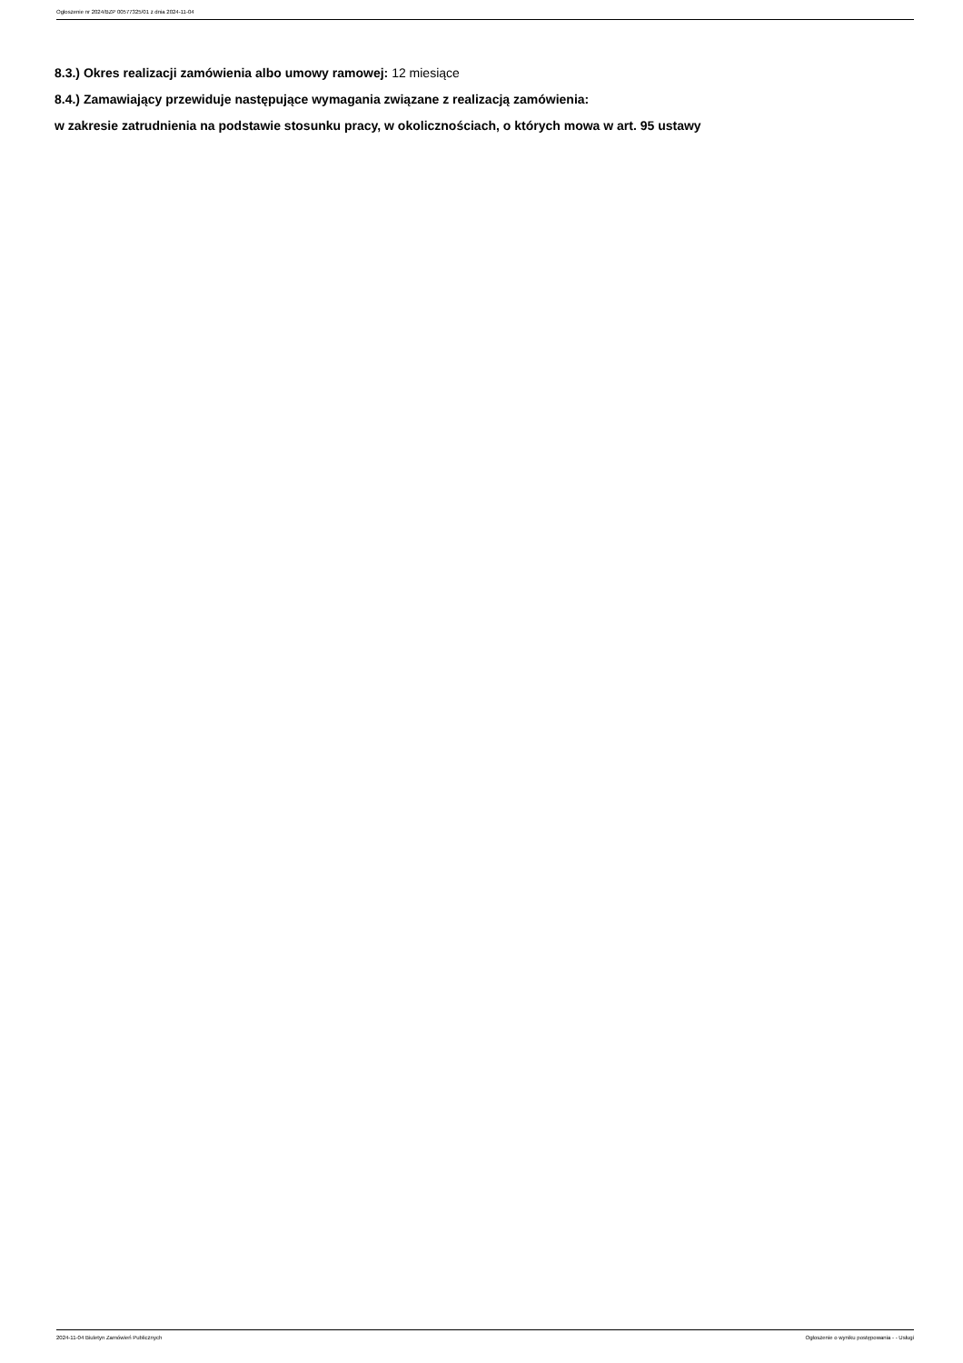Ogłoszenie nr 2024/BZP 00577325/01 z dnia 2024-11-04
8.3.) Okres realizacji zamówienia albo umowy ramowej: 12 miesiące
8.4.) Zamawiający przewiduje następujące wymagania związane z realizacją zamówienia:
w zakresie zatrudnienia na podstawie stosunku pracy, w okolicznościach, o których mowa w art. 95 ustawy
2024-11-04 Biuletyn Zamówień Publicznych Ogłoszenie o wyniku postępowania - - Usługi